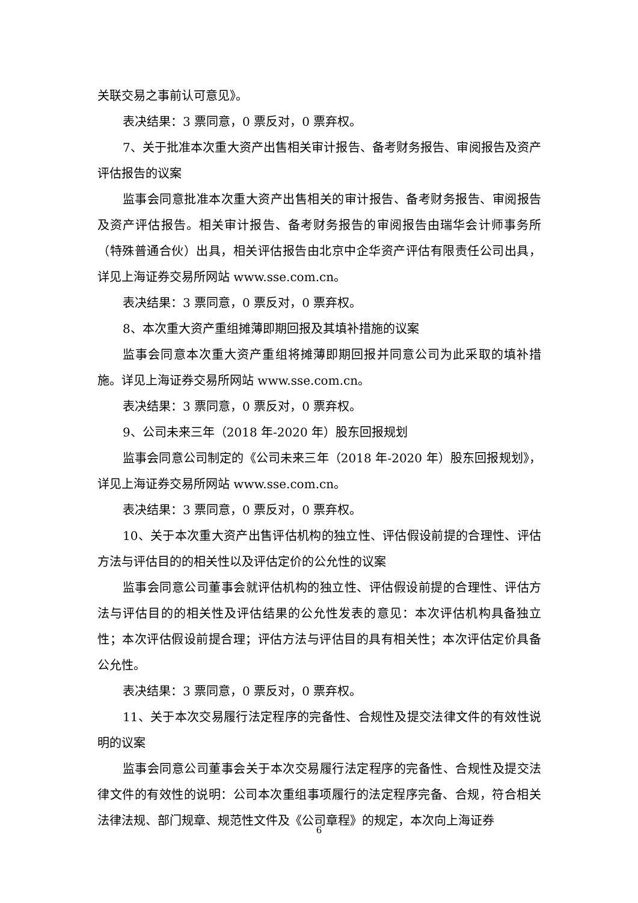关联交易之事前认可意见》。
表决结果：3 票同意，0 票反对，0 票弃权。
7、关于批准本次重大资产出售相关审计报告、备考财务报告、审阅报告及资产评估报告的议案
监事会同意批准本次重大资产出售相关的审计报告、备考财务报告、审阅报告及资产评估报告。相关审计报告、备考财务报告的审阅报告由瑞华会计师事务所（特殊普通合伙）出具，相关评估报告由北京中企华资产评估有限责任公司出具，详见上海证券交易所网站 www.sse.com.cn。
表决结果：3 票同意，0 票反对，0 票弃权。
8、本次重大资产重组摊薄即期回报及其填补措施的议案
监事会同意本次重大资产重组将摊薄即期回报并同意公司为此采取的填补措施。详见上海证券交易所网站 www.sse.com.cn。
表决结果：3 票同意，0 票反对，0 票弃权。
9、公司未来三年（2018 年-2020 年）股东回报规划
监事会同意公司制定的《公司未来三年（2018 年-2020 年）股东回报规划》，详见上海证券交易所网站 www.sse.com.cn。
表决结果：3 票同意，0 票反对，0 票弃权。
10、关于本次重大资产出售评估机构的独立性、评估假设前提的合理性、评估方法与评估目的的相关性以及评估定价的公允性的议案
监事会同意公司董事会就评估机构的独立性、评估假设前提的合理性、评估方法与评估目的的相关性及评估结果的公允性发表的意见：本次评估机构具备独立性；本次评估假设前提合理；评估方法与评估目的具有相关性；本次评估定价具备公允性。
表决结果：3 票同意，0 票反对，0 票弃权。
11、关于本次交易履行法定程序的完备性、合规性及提交法律文件的有效性说明的议案
监事会同意公司董事会关于本次交易履行法定程序的完备性、合规性及提交法律文件的有效性的说明：公司本次重组事项履行的法定程序完备、合规，符合相关法律法规、部门规章、规范性文件及《公司章程》的规定，本次向上海证券
6